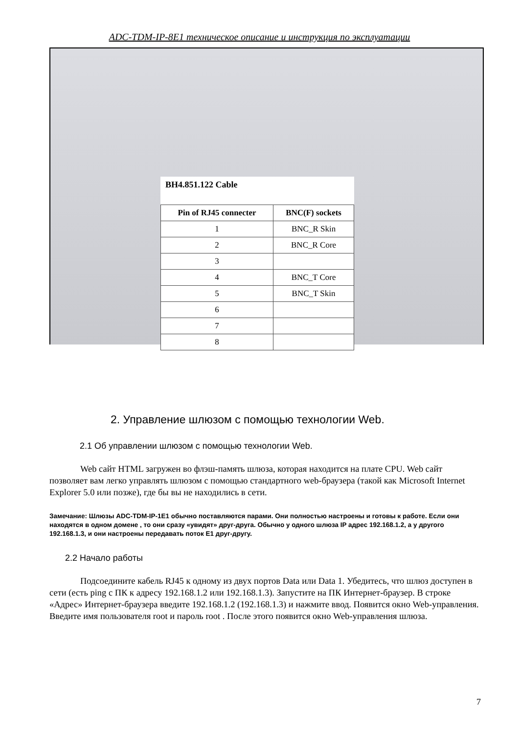ADC-TDM-IP-8E1 техническое описание и инструкция по эксплуатации
BH4.851.122 Cable
| Pin of RJ45 connecter | BNC(F) sockets |
| --- | --- |
| 1 | BNC_R Skin |
| 2 | BNC_R Core |
| 3 | |
| 4 | BNC_T Core |
| 5 | BNC_T Skin |
| 6 | |
| 7 | |
| 8 | |
2. Управление шлюзом с помощью технологии Web.
2.1 Об управлении шлюзом с помощью технологии Web.
Web сайт HTML загружен во флэш-память шлюза, которая находится на плате CPU. Web сайт позволяет вам легко управлять шлюзом с помощью стандартного web-браузера (такой как Microsoft Internet Explorer 5.0 или позже), где бы вы не находились в сети.
Замечание: Шлюзы ADC-TDM-IP-1E1 обычно поставляются парами. Они полностью настроены и готовы к работе. Если они находятся в одном домене , то они сразу «увидят» друг-друга. Обычно у одного шлюза IP адрес 192.168.1.2, а у другого 192.168.1.3, и они настроены передавать поток E1 друг-другу.
2.2 Начало работы
Подсоедините кабель RJ45 к одному из двух портов Data или Data 1. Убедитесь, что шлюз доступен в сети (есть ping с ПК к адресу 192.168.1.2 или 192.168.1.3). Запустите на ПК Интернет-браузер. В строке «Адрес» Интернет-браузера введите 192.168.1.2 (192.168.1.3) и нажмите ввод. Появится окно Web-управления. Введите имя пользователя root и пароль root . После этого появится окно Web-управления шлюза.
7